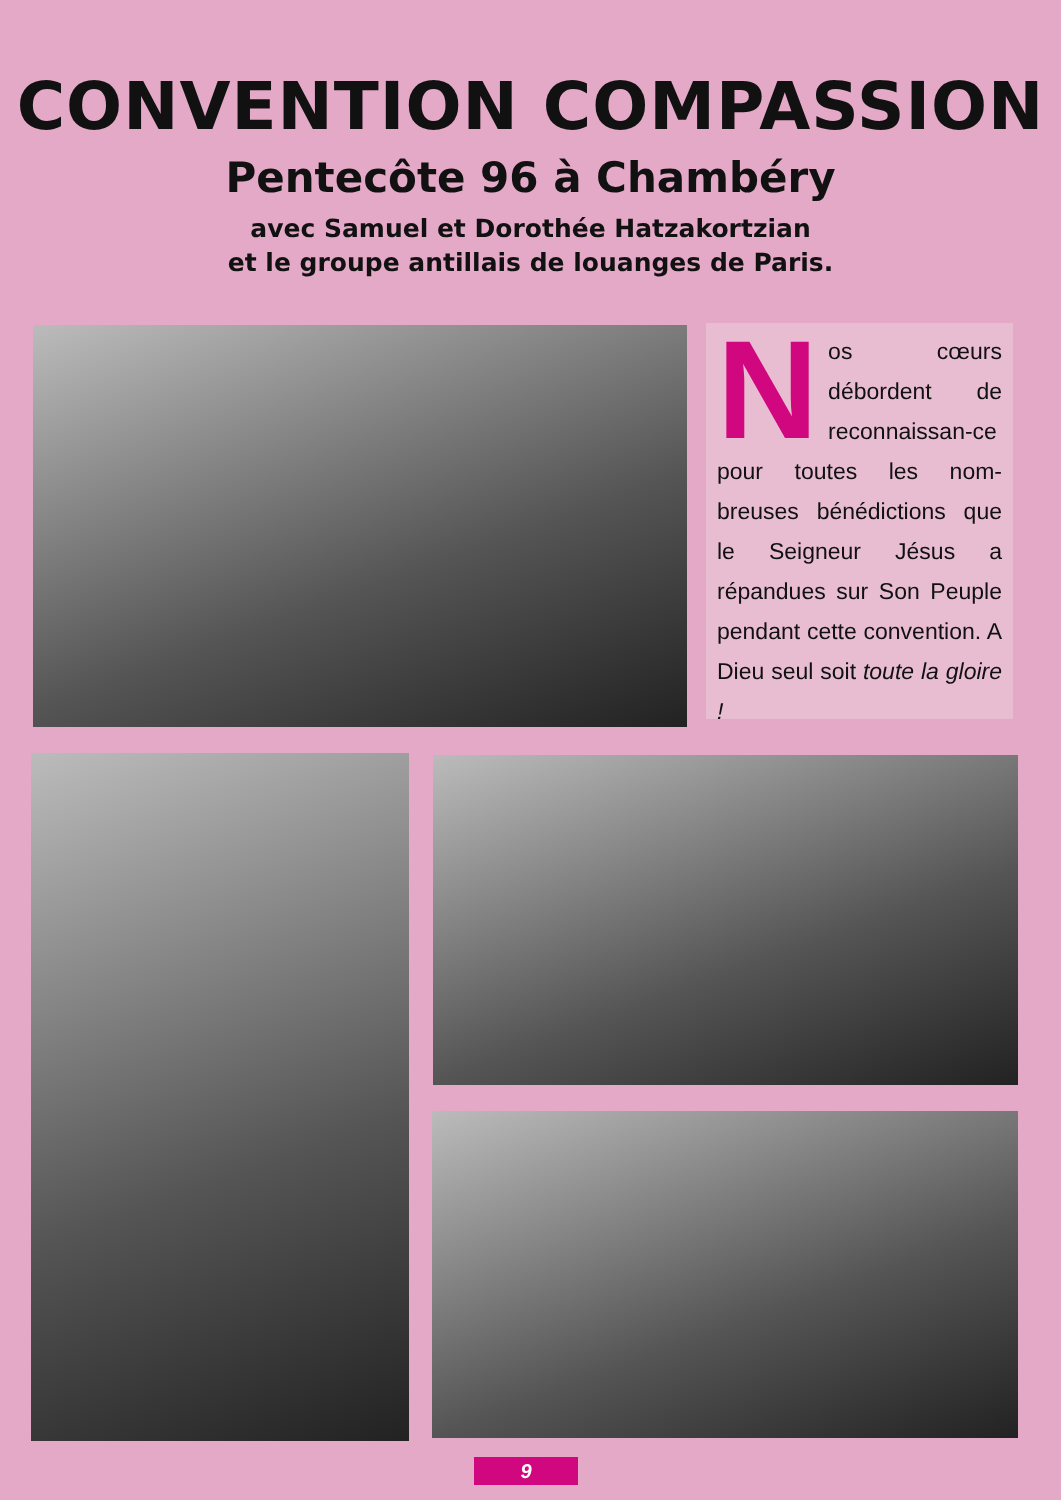CONVENTION COMPASSION
Pentecôte 96 à Chambéry
avec Samuel et Dorothée Hatzakortzian
et le groupe antillais de louanges de Paris.
Nos cœurs débordent de reconnaissan-ce pour toutes les nom-breuses bénédictions que le Seigneur Jésus a répandues sur Son Peuple pendant cette convention. A Dieu seul soit toute la gloire !
9